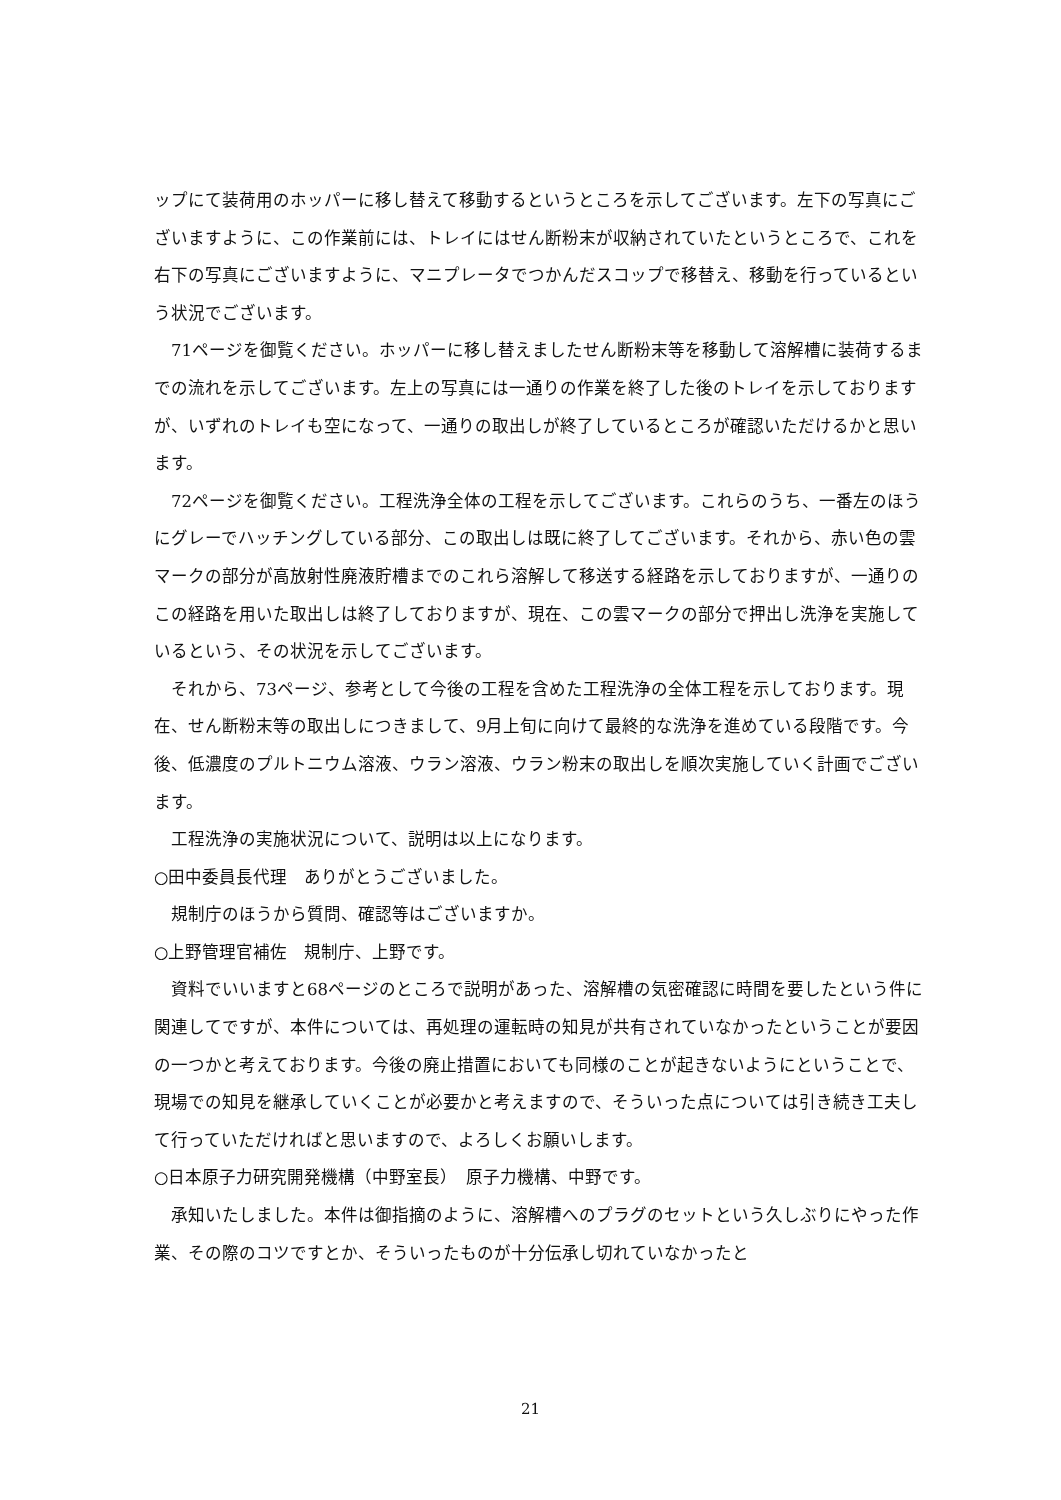ップにて装荷用のホッパーに移し替えて移動するというところを示してございます。左下の写真にございますように、この作業前には、トレイにはせん断粉末が収納されていたというところで、これを右下の写真にございますように、マニプレータでつかんだスコップで移替え、移動を行っているという状況でございます。
　71ページを御覧ください。ホッパーに移し替えましたせん断粉末等を移動して溶解槽に装荷するまでの流れを示してございます。左上の写真には一通りの作業を終了した後のトレイを示しておりますが、いずれのトレイも空になって、一通りの取出しが終了しているところが確認いただけるかと思います。
　72ページを御覧ください。工程洗浄全体の工程を示してございます。これらのうち、一番左のほうにグレーでハッチングしている部分、この取出しは既に終了してございます。それから、赤い色の雲マークの部分が高放射性廃液貯槽までのこれら溶解して移送する経路を示しておりますが、一通りのこの経路を用いた取出しは終了しておりますが、現在、この雲マークの部分で押出し洗浄を実施しているという、その状況を示してございます。
　それから、73ページ、参考として今後の工程を含めた工程洗浄の全体工程を示しております。現在、せん断粉末等の取出しにつきまして、9月上旬に向けて最終的な洗浄を進めている段階です。今後、低濃度のプルトニウム溶液、ウラン溶液、ウラン粉末の取出しを順次実施していく計画でございます。
　工程洗浄の実施状況について、説明は以上になります。
○田中委員長代理　ありがとうございました。
　規制庁のほうから質問、確認等はございますか。
○上野管理官補佐　規制庁、上野です。
　資料でいいますと68ページのところで説明があった、溶解槽の気密確認に時間を要したという件に関連してですが、本件については、再処理の運転時の知見が共有されていなかったということが要因の一つかと考えております。今後の廃止措置においても同様のことが起きないようにということで、現場での知見を継承していくことが必要かと考えますので、そういった点については引き続き工夫して行っていただければと思いますので、よろしくお願いします。
○日本原子力研究開発機構（中野室長）　原子力機構、中野です。
　承知いたしました。本件は御指摘のように、溶解槽へのプラグのセットという久しぶりにやった作業、その際のコツですとか、そういったものが十分伝承し切れていなかったと
21